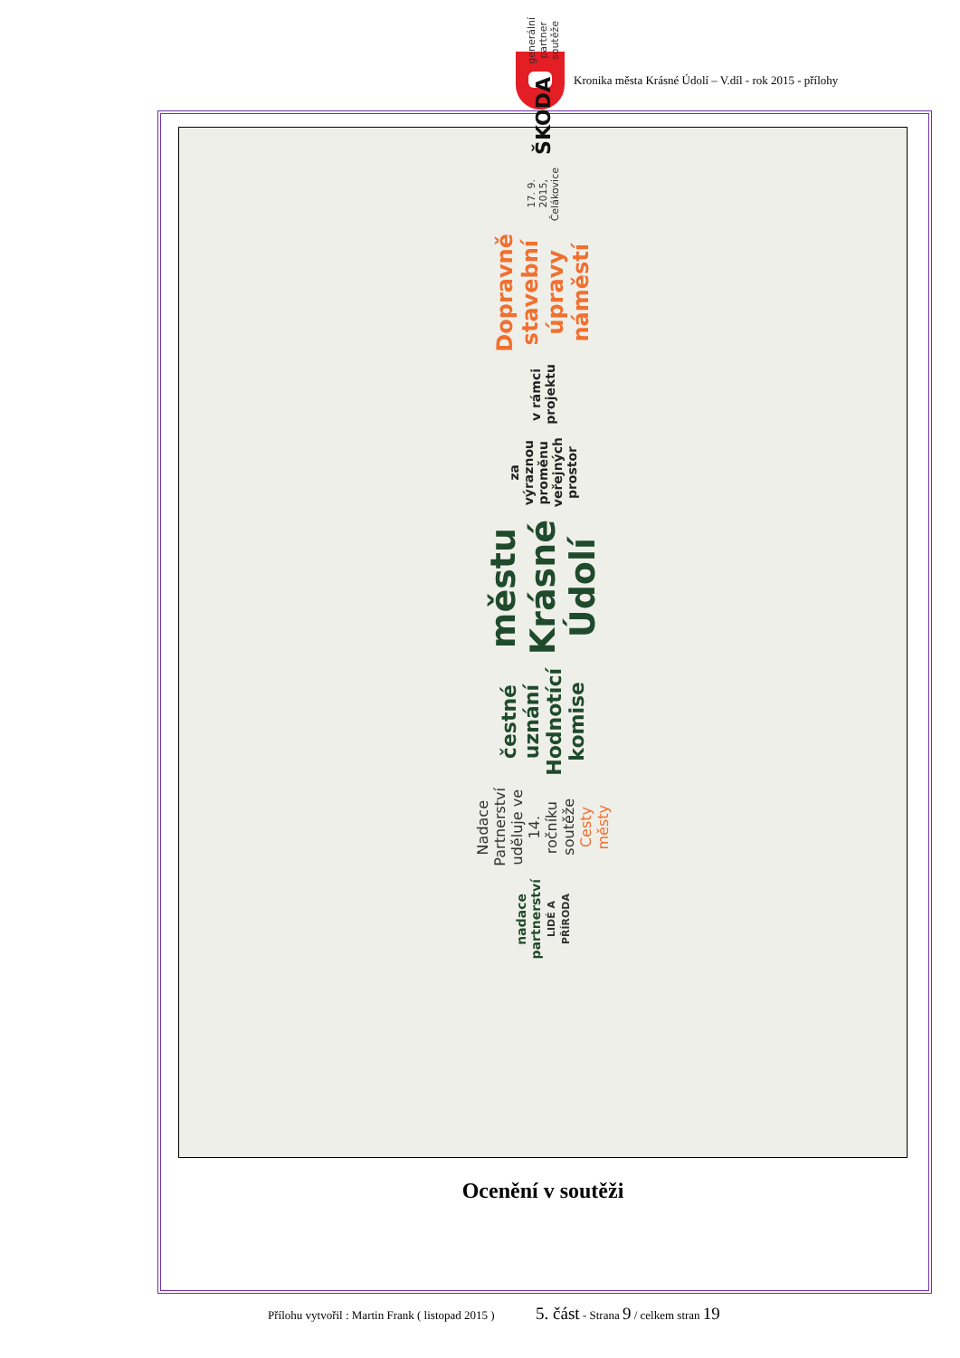Kronika města Krásné Údolí – V.díl - rok 2015 - přílohy
nadace
partnerství
LIDÉ A PŘÍRODA
Nadace Partnerství uděluje ve 14. ročníku soutěže Cesty městy
čestné uznání Hodnotící komise
městu Krásné Údolí
za výraznou proměnu veřejných prostor
v rámci projektu
Dopravně stavební úpravy náměstí
17. 9. 2015, Čelákovice
ŠKODA
generální partner soutěže
Ocenění v soutěži
Přílohu vytvořil : Martin Frank ( listopad 2015 ) 5. část - Strana 9 / celkem stran 19